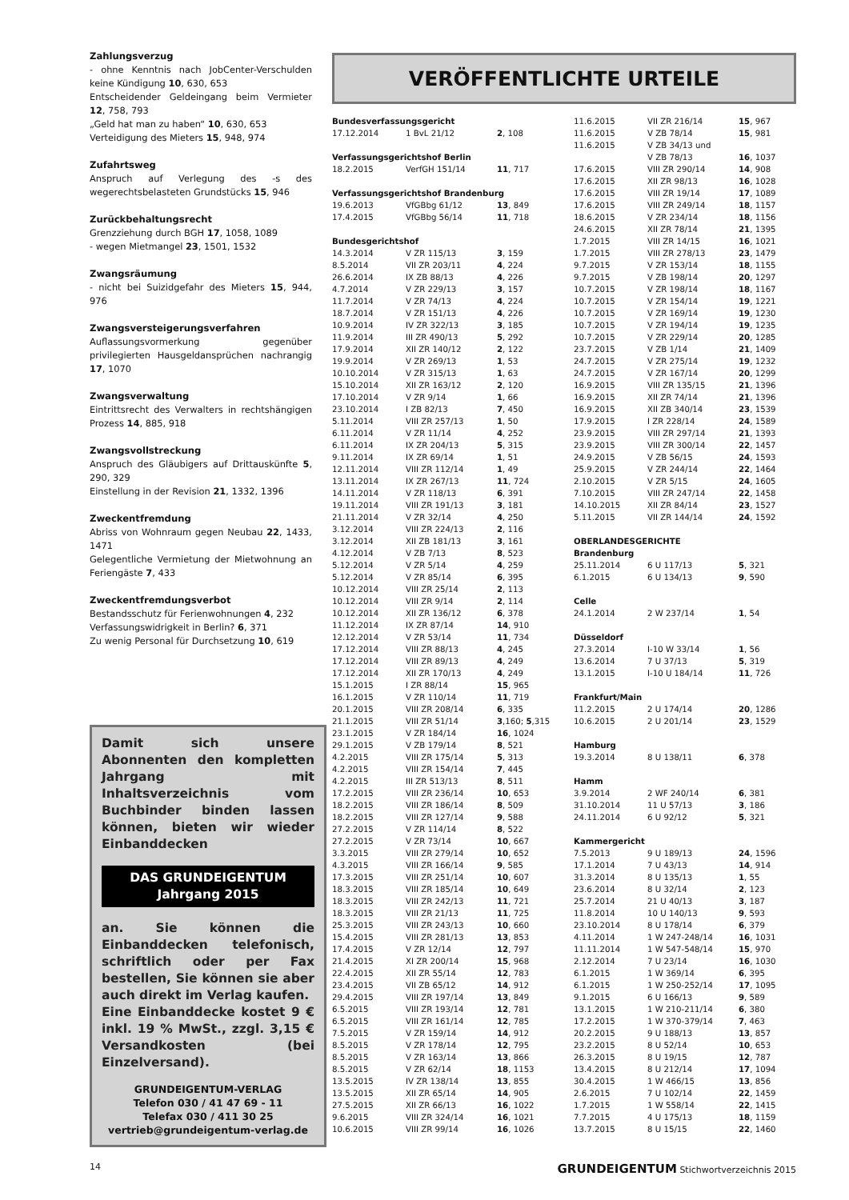Zahlungsverzug
- ohne Kenntnis nach JobCenter-Verschulden keine Kündigung 10, 630, 653
Entscheidender Geldeingang beim Vermieter 12, 758, 793
„Geld hat man zu haben“ 10, 630, 653
Verteidigung des Mieters 15, 948, 974
Zufahrtsweg
Anspruch auf Verlegung des -s des wegerechtsbelasteten Grundstücks 15, 946
Zurückbehaltungsrecht
Grenzziehung durch BGH 17, 1058, 1089
- wegen Mietmangel 23, 1501, 1532
Zwangsräumung
- nicht bei Suizidgefahr des Mieters 15, 944, 976
Zwangsversteigerungsverfahren
Auflassungsvormerkung gegenüber privilegierten Hausgeldansprüchen nachrangig 17, 1070
Zwangsverwaltung
Eintrittsrecht des Verwalters in rechtshängigen Prozess 14, 885, 918
Zwangsvollstreckung
Anspruch des Gläubigers auf Drittauskünfte 5, 290, 329
Einstellung in der Revision 21, 1332, 1396
Zweckentfremdung
Abriss von Wohnraum gegen Neubau 22, 1433, 1471
Gelegentliche Vermietung der Mietwohnung an Feriengäste 7, 433
Zweckentfremdungsverbot
Bestandsschutz für Ferienwohnungen 4, 232
Verfassungswidrigkeit in Berlin? 6, 371
Zu wenig Personal für Durchsetzung 10, 619
VERÖFFENTLICHTE URTEILE
| Bundesverfassungsgericht | | |
| --- | --- | --- |
| 17.12.2014 | 1 BvL 21/12 | 2 , 108 |
| Verfassungsgerichtshof Berlin | | |
| 18.2.2015 | VerfGH 151/14 | 11 , 717 |
| Verfassungsgerichtshof Brandenburg | | |
| 19.6.2013 | VfGBbg 61/12 | 13 , 849 |
| 17.4.2015 | VfGBbg 56/14 | 11 , 718 |
| Bundesgerichtshof | | |
| 14.3.2014 | V ZR 115/13 | 3 , 159 |
| 8.5.2014 | VII ZR 203/11 | 4 , 224 |
| 26.6.2014 | IX ZB 88/13 | 4 , 226 |
| 4.7.2014 | V ZR 229/13 | 3 , 157 |
| 11.7.2014 | V ZR 74/13 | 4 , 224 |
| 18.7.2014 | V ZR 151/13 | 4 , 226 |
| 10.9.2014 | IV ZR 322/13 | 3 , 185 |
| 11.9.2014 | III ZR 490/13 | 5 , 292 |
| 17.9.2014 | XII ZR 140/12 | 2 , 122 |
| 19.9.2014 | V ZR 269/13 | 1 , 53 |
| 10.10.2014 | V ZR 315/13 | 1 , 63 |
| 15.10.2014 | XII ZR 163/12 | 2 , 120 |
| 17.10.2014 | V ZR 9/14 | 1 , 66 |
| 23.10.2014 | I ZB 82/13 | 7 , 450 |
| 5.11.2014 | VIII ZR 257/13 | 1 , 50 |
| 6.11.2014 | V ZR 11/14 | 4 , 252 |
| 6.11.2014 | IX ZR 204/13 | 5 , 315 |
| 9.11.2014 | IX ZR 69/14 | 1 , 51 |
| 12.11.2014 | VIII ZR 112/14 | 1 , 49 |
| 13.11.2014 | IX ZR 267/13 | 11 , 724 |
| 14.11.2014 | V ZR 118/13 | 6 , 391 |
| 19.11.2014 | VIII ZR 191/13 | 3 , 181 |
| 21.11.2014 | V ZR 32/14 | 4 , 250 |
| 3.12.2014 | VIII ZR 224/13 | 2 , 116 |
| 3.12.2014 | XII ZB 181/13 | 3 , 161 |
| 4.12.2014 | V ZB 7/13 | 8 , 523 |
| 5.12.2014 | V ZR 5/14 | 4 , 259 |
| 5.12.2014 | V ZR 85/14 | 6 , 395 |
| 10.12.2014 | VIII ZR 25/14 | 2 , 113 |
| 10.12.2014 | VIII ZR 9/14 | 2 , 114 |
| 10.12.2014 | XII ZR 136/12 | 6 , 378 |
| 11.12.2014 | IX ZR 87/14 | 14 , 910 |
| 12.12.2014 | V ZR 53/14 | 11 , 734 |
| 17.12.2014 | VIII ZR 88/13 | 4 , 245 |
| 17.12.2014 | VIII ZR 89/13 | 4 , 249 |
| 17.12.2014 | XII ZR 170/13 | 4 , 249 |
| 15.1.2015 | I ZR 88/14 | 15 , 965 |
| 16.1.2015 | V ZR 110/14 | 11 , 719 |
| 20.1.2015 | VIII ZR 208/14 | 6 , 335 |
| 21.1.2015 | VIII ZR 51/14 | 3 ,160; 5 ,315 |
| 23.1.2015 | V ZR 184/14 | 16 , 1024 |
| 29.1.2015 | V ZB 179/14 | 8 , 521 |
| 4.2.2015 | VIII ZR 175/14 | 5 , 313 |
| 4.2.2015 | VIII ZR 154/14 | 7 , 445 |
| 4.2.2015 | III ZR 513/13 | 8 , 511 |
| 17.2.2015 | VIII ZR 236/14 | 10 , 653 |
| 18.2.2015 | VIII ZR 186/14 | 8 , 509 |
| 18.2.2015 | VIII ZR 127/14 | 9 , 588 |
| 27.2.2015 | V ZR 114/14 | 8 , 522 |
| 27.2.2015 | V ZR 73/14 | 10 , 667 |
| 3.3.2015 | VIII ZR 279/14 | 10 , 652 |
| 4.3.2015 | VIII ZR 166/14 | 9 , 585 |
| 17.3.2015 | VIII ZR 251/14 | 10 , 607 |
| 18.3.2015 | VIII ZR 185/14 | 10 , 649 |
| 18.3.2015 | VIII ZR 242/13 | 11 , 721 |
| 18.3.2015 | VIII ZR 21/13 | 11 , 725 |
| 25.3.2015 | VIII ZR 243/13 | 10 , 660 |
| 15.4.2015 | VIII ZR 281/13 | 13 , 853 |
| 17.4.2015 | V ZR 12/14 | 12 , 797 |
| 21.4.2015 | XI ZR 200/14 | 15 , 968 |
| 22.4.2015 | XII ZR 55/14 | 12 , 783 |
| 23.4.2015 | VII ZB 65/12 | 14 , 912 |
| 29.4.2015 | VIII ZR 197/14 | 13 , 849 |
| 6.5.2015 | VIII ZR 193/14 | 12 , 781 |
| 6.5.2015 | VIII ZR 161/14 | 12 , 785 |
| 7.5.2015 | V ZR 159/14 | 14 , 912 |
| 8.5.2015 | V ZR 178/14 | 12 , 795 |
| 8.5.2015 | V ZR 163/14 | 13 , 866 |
| 8.5.2015 | V ZR 62/14 | 18 , 1153 |
| 13.5.2015 | IV ZR 138/14 | 13 , 855 |
| 13.5.2015 | XII ZR 65/14 | 14 , 905 |
| 27.5.2015 | XII ZR 66/13 | 16 , 1022 |
| 9.6.2015 | VIII ZR 324/14 | 16 , 1021 |
| 10.6.2015 | VIII ZR 99/14 | 16 , 1026 |
| 11.6.2015 | VII ZR 216/14 | 15 , 967 |
| 11.6.2015 | V ZB 78/14 | 15 , 981 |
| 11.6.2015 | V ZB 34/13 und | |
| | V ZB 78/13 | 16 , 1037 |
| 17.6.2015 | VIII ZR 290/14 | 14 , 908 |
| 17.6.2015 | XII ZR 98/13 | 16 , 1028 |
| 17.6.2015 | VIII ZR 19/14 | 17 , 1089 |
| 17.6.2015 | VIII ZR 249/14 | 18 , 1157 |
| 18.6.2015 | V ZR 234/14 | 18 , 1156 |
| 24.6.2015 | XII ZR 78/14 | 21 , 1395 |
| 1.7.2015 | VIII ZR 14/15 | 16 , 1021 |
| 1.7.2015 | VIII ZR 278/13 | 23 , 1479 |
| 9.7.2015 | V ZR 153/14 | 18 , 1155 |
| 9.7.2015 | V ZB 198/14 | 20 , 1297 |
| 10.7.2015 | V ZR 198/14 | 18 , 1167 |
| 10.7.2015 | V ZR 154/14 | 19 , 1221 |
| 10.7.2015 | V ZR 169/14 | 19 , 1230 |
| 10.7.2015 | V ZR 194/14 | 19 , 1235 |
| 10.7.2015 | V ZR 229/14 | 20 , 1285 |
| 23.7.2015 | V ZB 1/14 | 21 , 1409 |
| 24.7.2015 | V ZR 275/14 | 19 , 1232 |
| 24.7.2015 | V ZR 167/14 | 20 , 1299 |
| 16.9.2015 | VIII ZR 135/15 | 21 , 1396 |
| 16.9.2015 | XII ZR 74/14 | 21 , 1396 |
| 16.9.2015 | XII ZB 340/14 | 23 , 1539 |
| 17.9.2015 | I ZR 228/14 | 24 , 1589 |
| 23.9.2015 | VIII ZR 297/14 | 21 , 1393 |
| 23.9.2015 | VIII ZR 300/14 | 22 , 1457 |
| 24.9.2015 | V ZB 56/15 | 24 , 1593 |
| 25.9.2015 | V ZR 244/14 | 22 , 1464 |
| 2.10.2015 | V ZR 5/15 | 24 , 1605 |
| 7.10.2015 | VIII ZR 247/14 | 22 , 1458 |
| 14.10.2015 | XII ZR 84/14 | 23 , 1527 |
| 5.11.2015 | VII ZR 144/14 | 24 , 1592 |
| OBERLANDESGERICHTE | | |
| Brandenburg | | |
| 25.11.2014 | 6 U 117/13 | 5 , 321 |
| 6.1.2015 | 6 U 134/13 | 9 , 590 |
| Celle | | |
| 24.1.2014 | 2 W 237/14 | 1 , 54 |
| Düsseldorf | | |
| 27.3.2014 | I-10 W 33/14 | 1 , 56 |
| 13.6.2014 | 7 U 37/13 | 5 , 319 |
| 13.1.2015 | I-10 U 184/14 | 11 , 726 |
| Frankfurt/Main | | |
| 11.2.2015 | 2 U 174/14 | 20 , 1286 |
| 10.6.2015 | 2 U 201/14 | 23 , 1529 |
| Hamburg | | |
| 19.3.2014 | 8 U 138/11 | 6 , 378 |
| Hamm | | |
| 3.9.2014 | 2 WF 240/14 | 6 , 381 |
| 31.10.2014 | 11 U 57/13 | 3 , 186 |
| 24.11.2014 | 6 U 92/12 | 5 , 321 |
| Kammergericht | | |
| 7.5.2013 | 9 U 189/13 | 24 , 1596 |
| 17.1.2014 | 7 U 43/13 | 14 , 914 |
| 31.3.2014 | 8 U 135/13 | 1 , 55 |
| 23.6.2014 | 8 U 32/14 | 2 , 123 |
| 25.7.2014 | 21 U 40/13 | 3 , 187 |
| 11.8.2014 | 10 U 140/13 | 9 , 593 |
| 23.10.2014 | 8 U 178/14 | 6 , 379 |
| 4.11.2014 | 1 W 247-248/14 | 16 , 1031 |
| 11.11.2014 | 1 W 547-548/14 | 15 , 970 |
| 2.12.2014 | 7 U 23/14 | 16 , 1030 |
| 6.1.2015 | 1 W 369/14 | 6 , 395 |
| 6.1.2015 | 1 W 250-252/14 | 17 , 1095 |
| 9.1.2015 | 6 U 166/13 | 9 , 589 |
| 13.1.2015 | 1 W 210-211/14 | 6 , 380 |
| 17.2.2015 | 1 W 370-379/14 | 7 , 463 |
| 20.2.2015 | 9 U 188/13 | 13 , 857 |
| 23.2.2015 | 8 U 52/14 | 10 , 653 |
| 26.3.2015 | 8 U 19/15 | 12 , 787 |
| 13.4.2015 | 8 U 212/14 | 17 , 1094 |
| 30.4.2015 | 1 W 466/15 | 13 , 856 |
| 2.6.2015 | 7 U 102/14 | 22 , 1459 |
| 1.7.2015 | 1 W 558/14 | 22 , 1415 |
| 7.7.2015 | 4 U 175/13 | 18 , 1159 |
| 13.7.2015 | 8 U 15/15 | 22 , 1460 |
Damit sich unsere Abonnenten den kompletten Jahrgang mit Inhaltsverzeichnis vom Buchbinder binden lassen können, bieten wir wieder Einbanddecken
DAS GRUNDEIGENTUM
Jahrgang 2015
an. Sie können die Einbanddecken telefonisch, schriftlich oder per Fax bestellen, Sie können sie aber auch direkt im Verlag kaufen.
Eine Einbanddecke kostet 9 € inkl. 19 % MwSt., zzgl. 3,15 € Versandkosten (bei Einzelversand).
GRUNDEIGENTUM-VERLAG
Telefon 030 / 41 47 69 - 11
Telefax 030 / 411 30 25
vertrieb@grundeigentum-verlag.de
14 GRUNDEIGENTUM Stichwortverzeichnis 2015